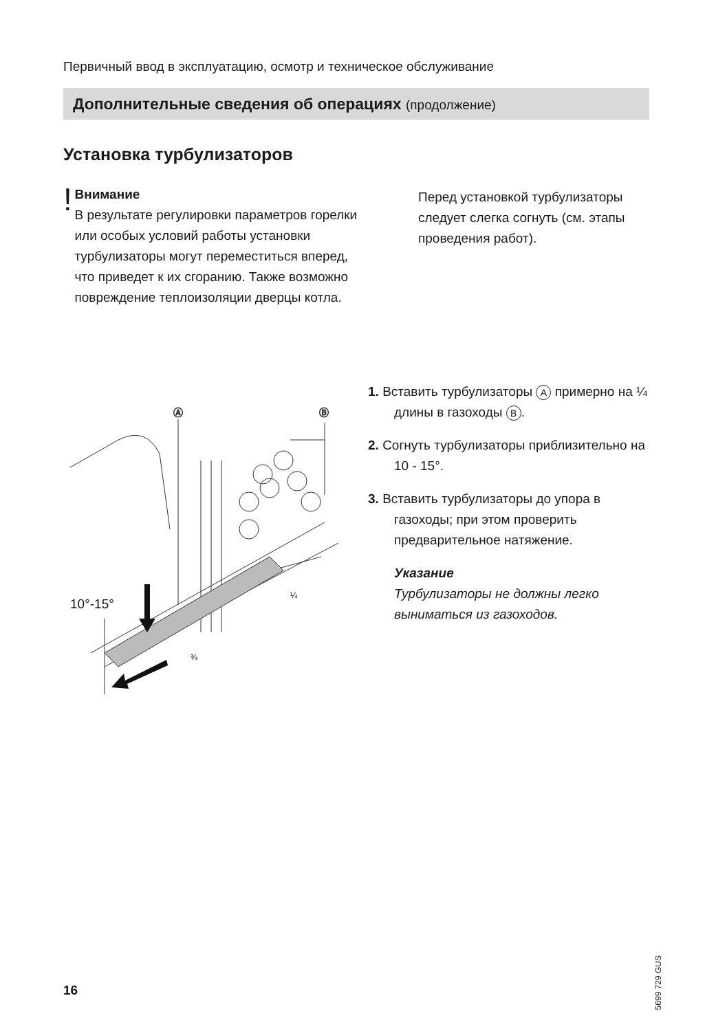Первичный ввод в эксплуатацию, осмотр и техническое обслуживание
Дополнительные сведения об операциях (продолжение)
Установка турбулизаторов
!
Внимание
В результате регулировки параметров горелки или особых условий работы установки турбулизаторы могут переместиться вперед, что приведет к их сгоранию. Также возможно повреждение теплоизоляции дверцы котла.
Перед установкой турбулизаторы следует слегка согнуть (см. этапы проведения работ).
Ⓐ
Ⓑ
10°-15°
¾
¼
1. Вставить турбулизаторы A примерно на ¼ длины в газоходы B.
2. Согнуть турбулизаторы приблизительно на 10 - 15°.
3. Вставить турбулизаторы до упора в газоходы; при этом проверить предварительное натяжение.
Указание
Турбулизаторы не должны легко выниматься из газоходов.
5699 729 GUS
16